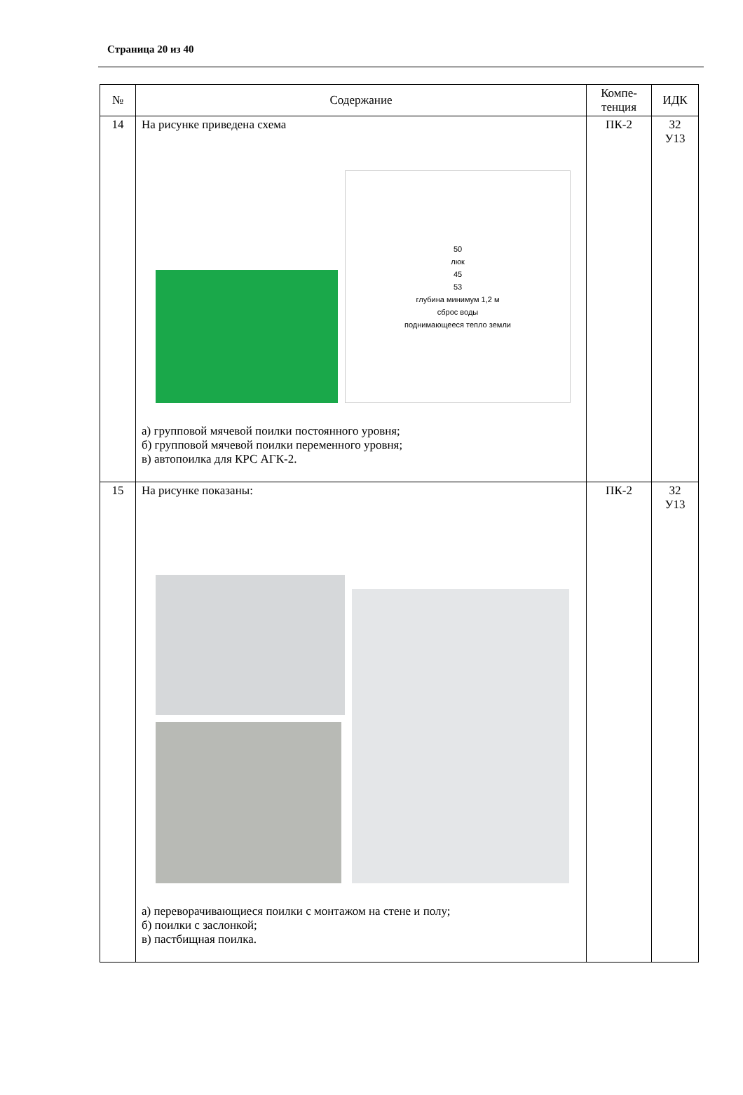Страница 20 из 40
| № | Содержание | Компе- тенция | ИДК |
| --- | --- | --- | --- |
| 14 | На рисунке приведена схема 50 люк 45 53 глубина минимум 1,2 м сброс воды поднимающееся тепло земли а) групповой мячевой поилки постоянного уровня; б) групповой мячевой поилки переменного уровня; в) автопоилка для КРС АГК-2. | ПК-2 | З2 У13 |
| 15 | На рисунке показаны: а) переворачивающиеся поилки с монтажом на стене и полу; б) поилки с заслонкой; в) пастбищная поилка. | ПК-2 | З2 У13 |